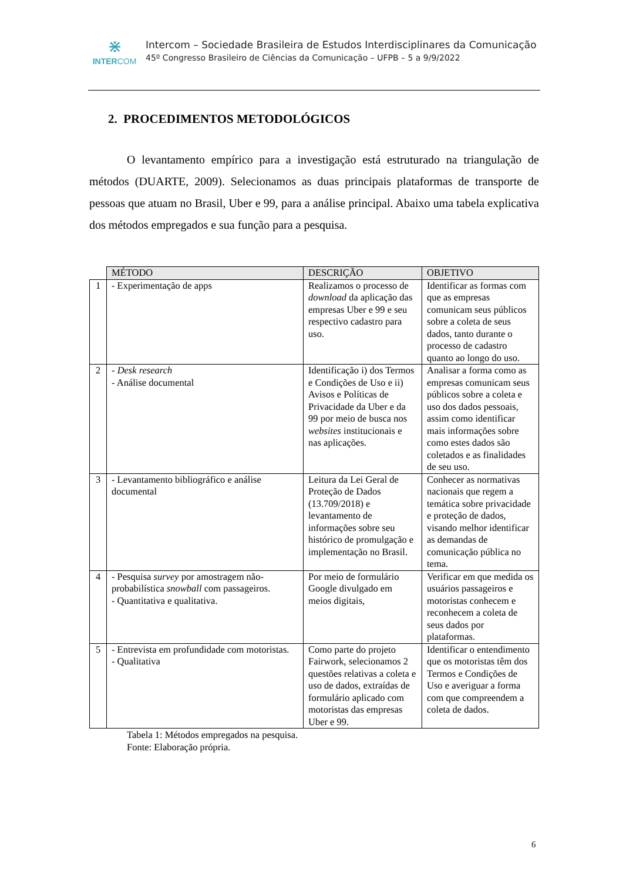⋇
INTERCOM
Intercom – Sociedade Brasileira de Estudos Interdisciplinares da Comunicação
45º Congresso Brasileiro de Ciências da Comunicação – UFPB – 5 a 9/9/2022
2. PROCEDIMENTOS METODOLÓGICOS
O levantamento empírico para a investigação está estruturado na triangulação de métodos (DUARTE, 2009). Selecionamos as duas principais plataformas de transporte de pessoas que atuam no Brasil, Uber e 99, para a análise principal. Abaixo uma tabela explicativa dos métodos empregados e sua função para a pesquisa.
| | MÉTODO | DESCRIÇÃO | OBJETIVO |
| 1 | - Experimentação de apps | Realizamos o processo de download da aplicação das empresas Uber e 99 e seu respectivo cadastro para uso. | Identificar as formas com que as empresas comunicam seus públicos sobre a coleta de seus dados, tanto durante o processo de cadastro quanto ao longo do uso. |
| 2 | - Desk research - Análise documental | Identificação i) dos Termos e Condições de Uso e ii) Avisos e Políticas de Privacidade da Uber e da 99 por meio de busca nos websites institucionais e nas aplicações. | Analisar a forma como as empresas comunicam seus públicos sobre a coleta e uso dos dados pessoais, assim como identificar mais informações sobre como estes dados são coletados e as finalidades de seu uso. |
| 3 | - Levantamento bibliográfico e análise documental | Leitura da Lei Geral de Proteção de Dados (13.709/2018) e levantamento de informações sobre seu histórico de promulgação e implementação no Brasil. | Conhecer as normativas nacionais que regem a temática sobre privacidade e proteção de dados, visando melhor identificar as demandas de comunicação pública no tema. |
| 4 | - Pesquisa survey por amostragem não-probabilística snowball com passageiros. - Quantitativa e qualitativa. | Por meio de formulário Google divulgado em meios digitais, | Verificar em que medida os usuários passageiros e motoristas conhecem e reconhecem a coleta de seus dados por plataformas. |
| 5 | - Entrevista em profundidade com motoristas. - Qualitativa | Como parte do projeto Fairwork, selecionamos 2 questões relativas a coleta e uso de dados, extraídas de formulário aplicado com motoristas das empresas Uber e 99. | Identificar o entendimento que os motoristas têm dos Termos e Condições de Uso e averiguar a forma com que compreendem a coleta de dados. |
Tabela 1: Métodos empregados na pesquisa.
Fonte: Elaboração própria.
6